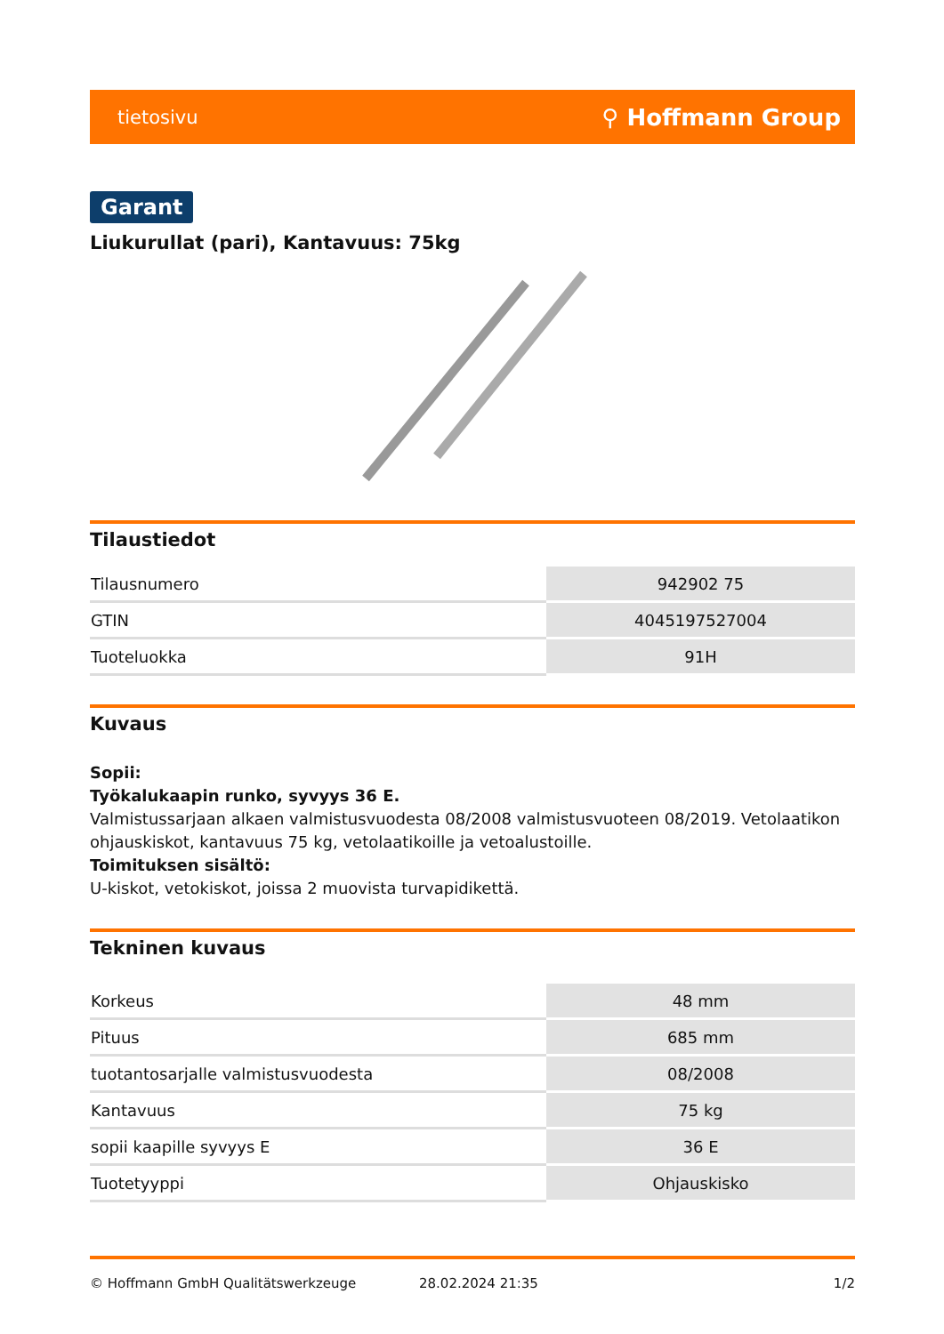tietosivu ⚲ Hoffmann Group
Garant
Liukurullat (pari), Kantavuus: 75kg
Tilaustiedot
| Tilausnumero | 942902 75 |
| GTIN | 4045197527004 |
| Tuoteluokka | 91H |
Kuvaus
Sopii:
Työkalukaapin runko, syvyys 36 E.
Valmistussarjaan alkaen valmistusvuodesta 08/2008 valmistusvuoteen 08/2019. Vetolaatikon ohjauskiskot, kantavuus 75 kg, vetolaatikoille ja vetoalustoille.
Toimituksen sisältö:
U-kiskot, vetokiskot, joissa 2 muovista turvapidikettä.
Tekninen kuvaus
| Korkeus | 48 mm |
| Pituus | 685 mm |
| tuotantosarjalle valmistusvuodesta | 08/2008 |
| Kantavuus | 75 kg |
| sopii kaapille syvyys E | 36 E |
| Tuotetyyppi | Ohjauskisko |
© Hoffmann GmbH Qualitätswerkzeuge 28.02.2024 21:35 1/2